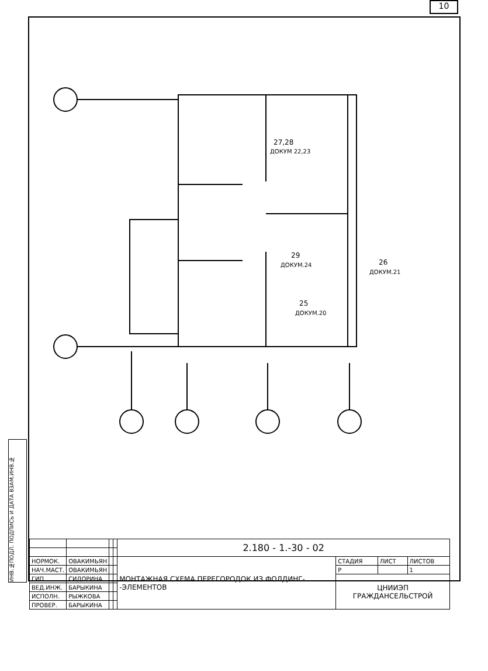10
ИНВ.№ПОДЛ. ПОДПИСЬ И ДАТА ВЗАМ.ИНВ.№
27,28
ДОКУМ 22,23
29
ДОКУМ.24
26
ДОКУМ.21
25
ДОКУМ.20
| | | | | 2.180 - 1.-30 - 02 | | | |
| НОРМОК. | ОВАКИМЬЯН | | | МОНТАЖНАЯ СХЕМА ПЕРЕГОРОДОК ИЗ ФОЛДИНГ- -ЭЛЕМЕНТОВ | СТАДИЯ | ЛИСТ | ЛИСТОВ |
| НАЧ.МАСТ. | ОВАКИМЬЯН | | | | Р | | 1 |
| ГИП | СИДОРИНА | | | | ЦНИИЭП ГРАЖДАНСЕЛЬСТРОЙ | | |
| ВЕД.ИНЖ. | БАРЫКИНА | | | | | | |
| ИСПОЛН. | РЫЖКОВА | | | | | | |
| ПРОВЕР. | БАРЫКИНА | | | | | | |